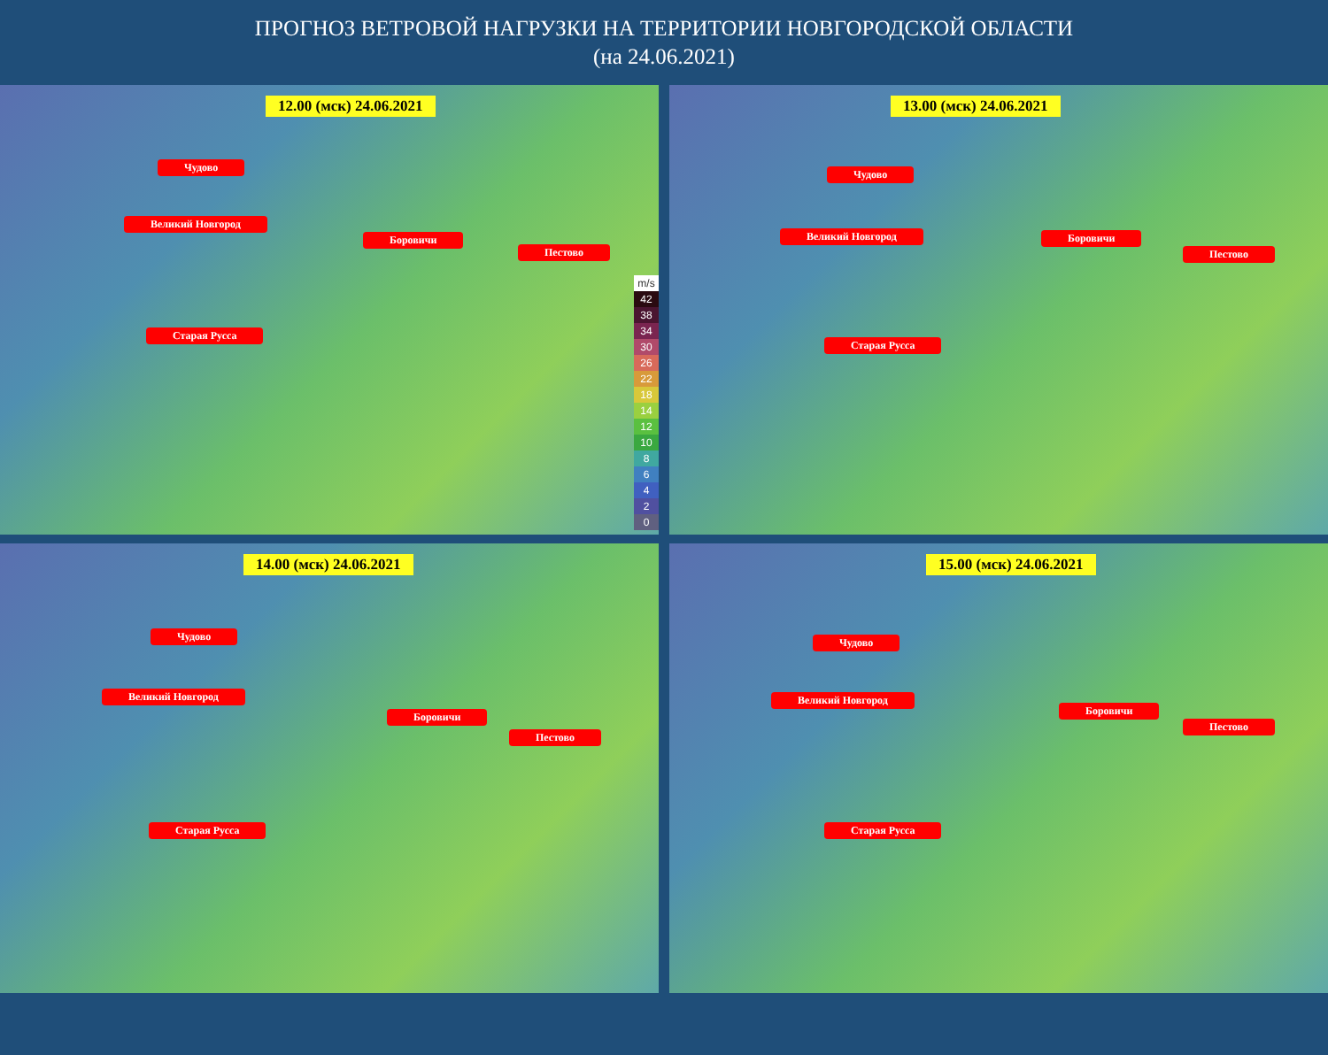ПРОГНОЗ ВЕТРОВОЙ НАГРУЗКИ НА ТЕРРИТОРИИ НОВГОРОДСКОЙ ОБЛАСТИ
(на 24.06.2021)
12.00 (мск) 24.06.2021
Чудово
Великий Новгород
Боровичи
Пестово
Старая Русса
m/s
42
38
34
30
26
22
18
14
12
10
8
6
4
2
0
13.00 (мск) 24.06.2021
Чудово
Великий Новгород Боровичи
Пестово
Старая Русса
14.00 (мск) 24.06.2021
Чудово
Великий Новгород
Боровичи
Пестово
Старая Русса
15.00 (мск) 24.06.2021
Чудово
Великий Новгород
Боровичи
Пестово
Старая Русса